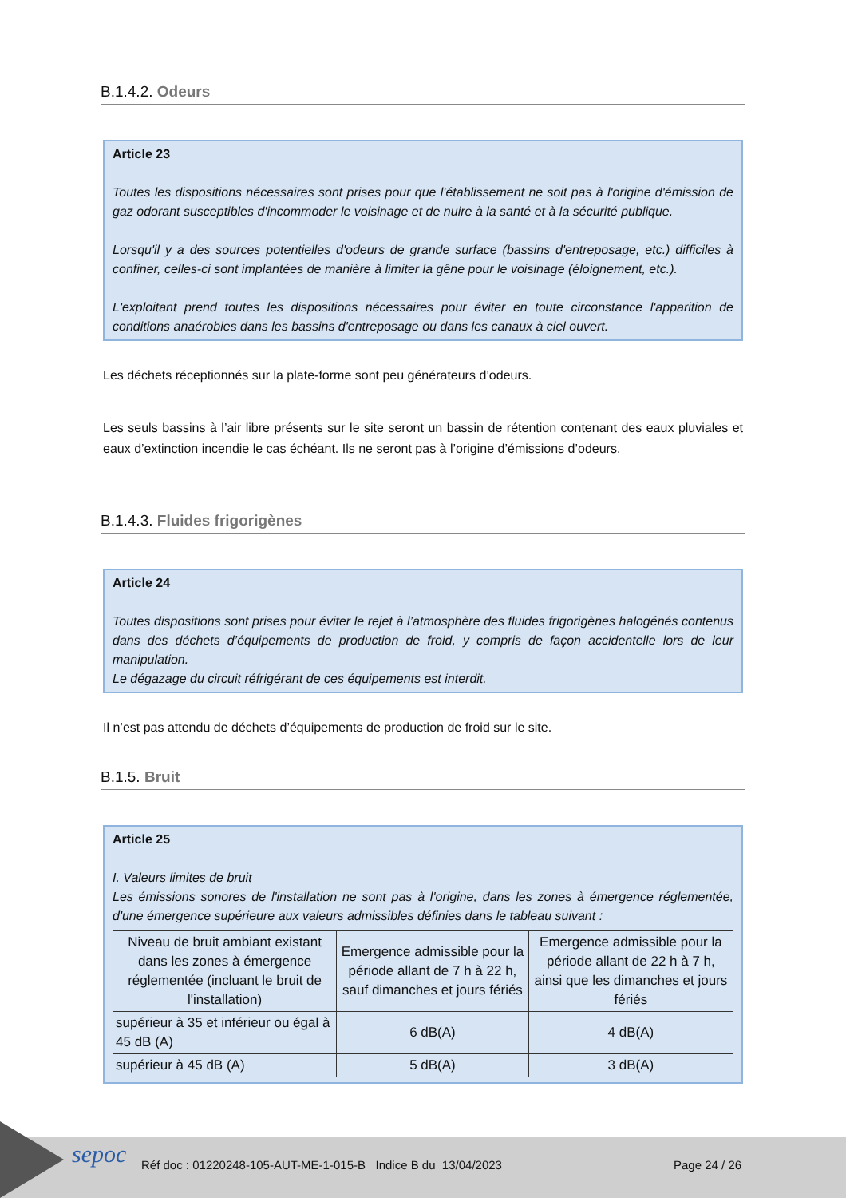B.1.4.2. Odeurs
Article 23
Toutes les dispositions nécessaires sont prises pour que l'établissement ne soit pas à l'origine d'émission de gaz odorant susceptibles d'incommoder le voisinage et de nuire à la santé et à la sécurité publique.
Lorsqu'il y a des sources potentielles d'odeurs de grande surface (bassins d'entreposage, etc.) difficiles à confiner, celles-ci sont implantées de manière à limiter la gêne pour le voisinage (éloignement, etc.).
L'exploitant prend toutes les dispositions nécessaires pour éviter en toute circonstance l'apparition de conditions anaérobies dans les bassins d'entreposage ou dans les canaux à ciel ouvert.
Les déchets réceptionnés sur la plate-forme sont peu générateurs d’odeurs.
Les seuls bassins à l’air libre présents sur le site seront un bassin de rétention contenant des eaux pluviales et eaux d’extinction incendie le cas échéant. Ils ne seront pas à l’origine d’émissions d’odeurs.
B.1.4.3. Fluides frigorigènes
Article 24
Toutes dispositions sont prises pour éviter le rejet à l’atmosphère des fluides frigorigènes halogénés contenus dans des déchets d’équipements de production de froid, y compris de façon accidentelle lors de leur manipulation.
Le dégazage du circuit réfrigérant de ces équipements est interdit.
Il n’est pas attendu de déchets d’équipements de production de froid sur le site.
B.1.5. Bruit
Article 25
I. Valeurs limites de bruit
Les émissions sonores de l'installation ne sont pas à l'origine, dans les zones à émergence réglementée, d'une émergence supérieure aux valeurs admissibles définies dans le tableau suivant :
| Niveau de bruit ambiant existant dans les zones à émergence réglementée (incluant le bruit de l'installation) | Emergence admissible pour la période allant de 7 h à 22 h, sauf dimanches et jours fériés | Emergence admissible pour la période allant de 22 h à 7 h, ainsi que les dimanches et jours fériés |
| supérieur à 35 et inférieur ou égal à 45 dB (A) | 6 dB(A) | 4 dB(A) |
| supérieur à 45 dB (A) | 5 dB(A) | 3 dB(A) |
sepoc
Réf doc : 01220248-105-AUT-ME-1-015-B Indice B du 13/04/2023
Page 24 / 26